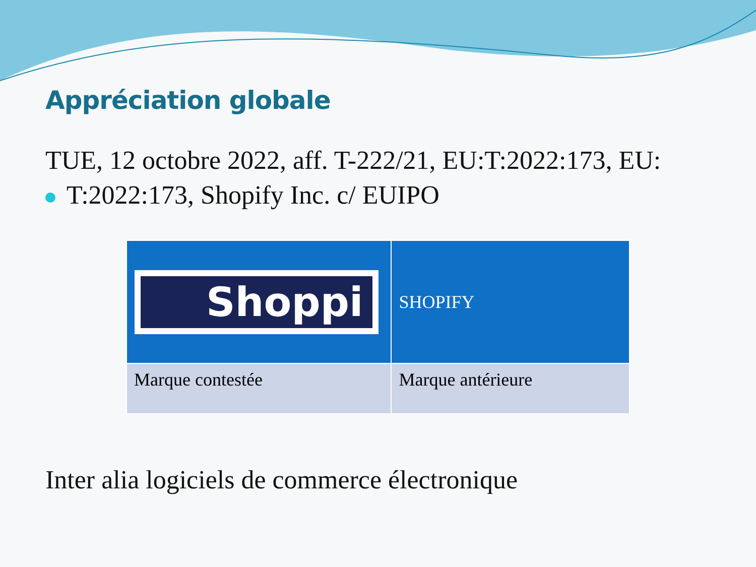Appréciation globale
TUE, 12 octobre 2022, aff. T-222/21, EU:T:2022:173, EU:
T:2022:173, Shopify Inc. c/ EUIPO
| Shoppi | SHOPIFY |
| Marque contestée | Marque antérieure |
Inter alia logiciels de commerce électronique